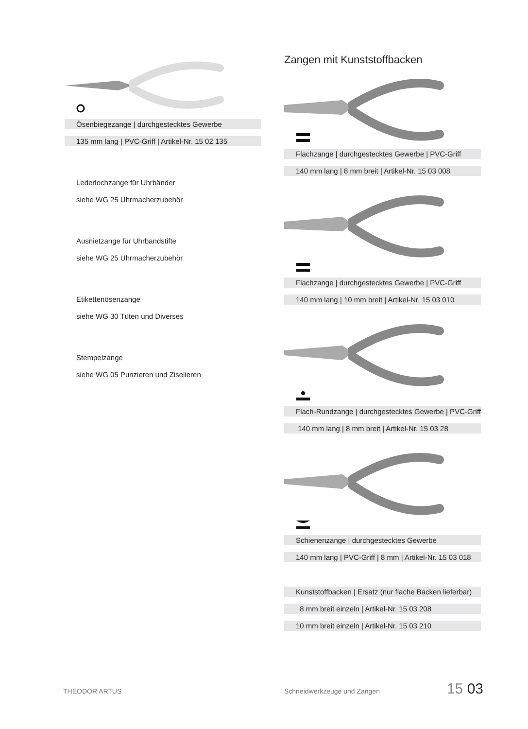Ösenbiegezange | durchgestecktes Gewerbe
135 mm lang | PVC-Griff | Artikel-Nr. 15 02 135
Lederlochzange für Uhrbänder
siehe WG 25 Uhrmacherzubehör
Ausnietzange für Uhrbandstifte
siehe WG 25 Uhrmacherzubehör
Etikettenösenzange
siehe WG 30 Tüten und Diverses
Stempelzange
siehe WG 05 Punzieren und Ziselieren
Zangen mit Kunststoffbacken
Flachzange | durchgestecktes Gewerbe | PVC-Griff
140 mm lang | 8 mm breit | Artikel-Nr. 15 03 008
Flachzange | durchgestecktes Gewerbe | PVC-Griff
140 mm lang | 10 mm breit | Artikel-Nr. 15 03 010
Flach-Rundzange | durchgestecktes Gewerbe | PVC-Griff
140 mm lang | 8 mm breit | Artikel-Nr. 15 03 28
Schienenzange | durchgestecktes Gewerbe
140 mm lang | PVC-Griff | 8 mm | Artikel-Nr. 15 03 018
Kunststoffbacken | Ersatz (nur flache Backen lieferbar)
8 mm breit einzeln | Artikel-Nr. 15 03 208
10 mm breit einzeln | Artikel-Nr. 15 03 210
THEODOR ARTUS Schneidwerkzeuge und Zangen 15 03